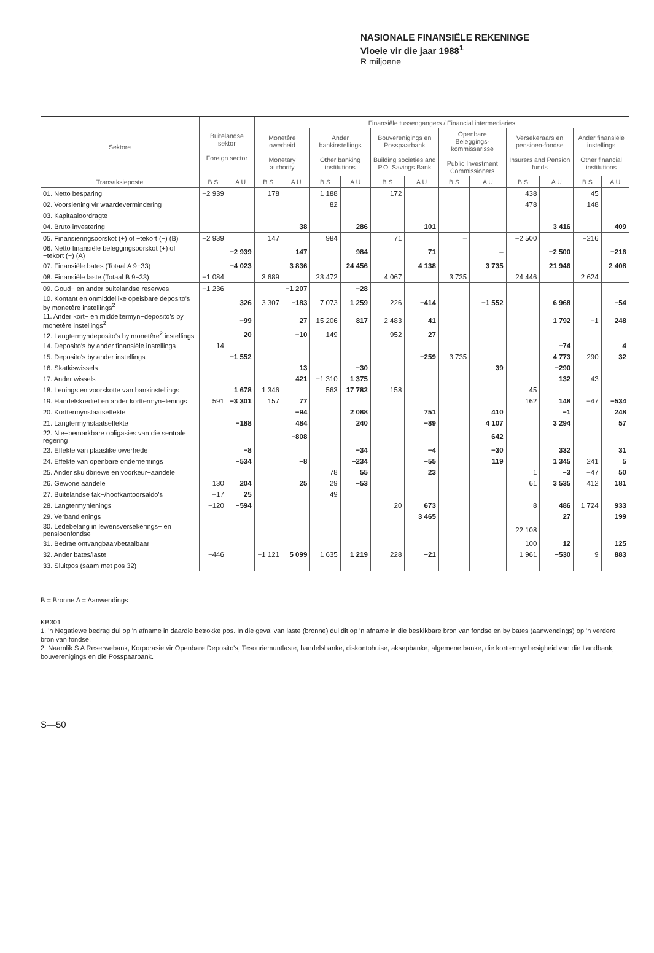NASIONALE FINANSIËLE REKENINGE
Vloeie vir die jaar 1988<sup>1</sup>
R miljoene
| Sektore | Buitelandse sektor Foreign sector | | Finansiële tussengangers / Financial intermediaries | | | | | | | | | | | |
| --- | --- | --- | --- | --- | --- | --- | --- | --- | --- | --- | --- | --- | --- | --- |
| | | | Monetêre owerheid Monetary authority | | Ander bankinstellings Other banking institutions | | Bouverenigings en Posspaarbank Building societies and P.O. Savings Bank | | Openbare Beleggings-kommissarisse Public Investment Commissioners | | Versekeraars en pensioen-fondse Insurers and Pension funds | | Ander finansiële instellings Other financial institutions | |
| Transaksieposte | B S | A U | B S | A U | B S | A U | B S | A U | B S | A U | B S | A U | B S | A U |
| 01. Netto besparing | −2 939 | | 178 | | 1 188 | | 172 | | | | 438 | | 45 | |
| 02. Voorsiening vir waardevermindering | | | | | 82 | | | | | | 478 | | 148 | |
| 03. Kapitaaloordragte | | | | | | | | | | | | | | |
| 04. Bruto investering | | | | 38 | | 286 | | 101 | | | | 3 416 | | 409 |
| 05. Finansieringsoorskot (+) of −tekort (−) (B) | −2 939 | | 147 | | 984 | | 71 | | – | | −2 500 | | −216 | |
| 06. Netto finansiële beleggingsoorskot (+) of −tekort (−) (A) | | −2 939 | | 147 | | 984 | | 71 | | – | | −2 500 | | −216 |
| 07. Finansiële bates (Totaal A 9−33) | | −4 023 | | 3 836 | | 24 456 | | 4 138 | | 3 735 | | 21 946 | | 2 408 |
| 08. Finansiële laste (Totaal B 9−33) | −1 084 | | 3 689 | | 23 472 | | 4 067 | | 3 735 | | 24 446 | | 2 624 | |
| 09. Goud− en ander buitelandse reserwes | −1 236 | | | −1 207 | | −28 | | | | | | | | |
| 10. Kontant en onmiddellike opeisbare deposito's by monetêre instellings<sup>2</sup> | | 326 | 3 307 | −183 | 7 073 | 1 259 | 226 | −414 | | −1 552 | | 6 968 | | −54 |
| 11. Ander kort− en middeltermyn−deposito's by monetêre instellings<sup>2</sup> | | −99 | | 27 | 15 206 | 817 | 2 483 | 41 | | | | 1 792 | −1 | 248 |
| 12. Langtermyndeposito's by monetêre<sup>2</sup> instellings | | 20 | | −10 | 149 | | 952 | 27 | | | | | | |
| 14. Deposito's by ander finansiële instellings | 14 | | | | | | | | | | | −74 | | 4 |
| 15. Deposito's by ander instellings | | −1 552 | | | | | | −259 | 3 735 | | | 4 773 | 290 | 32 |
| 16. Skatkiswissels | | | | 13 | | −30 | | | | 39 | | −290 | | |
| 17. Ander wissels | | | | 421 | −1 310 | 1 375 | | | | | | 132 | 43 | |
| 18. Lenings en voorskotte van bankinstellings | | 1 678 | 1 346 | | 563 | 17 782 | 158 | | | | 45 | | | |
| 19. Handelskrediet en ander korttermyn−lenings | 591 | −3 301 | 157 | 77 | | | | | | | 162 | 148 | −47 | −534 |
| 20. Korttermynstaatseffekte | | | | −94 | | 2 088 | | 751 | | 410 | | −1 | | 248 |
| 21. Langtermynstaatseffekte | | −188 | | 484 | | 240 | | −89 | | 4 107 | | 3 294 | | 57 |
| 22. Nie−bemarkbare obligasies van die sentrale regering | | | | −808 | | | | | | 642 | | | | |
| 23. Effekte van plaaslike owerhede | | −8 | | | | −34 | | −4 | | −30 | | 332 | | 31 |
| 24. Effekte van openbare ondernemings | | −534 | | −8 | | −234 | | −55 | | 119 | | 1 345 | 241 | 5 |
| 25. Ander skuldbriewe en voorkeur−aandele | | | | | 78 | 55 | | 23 | | | 1 | −3 | −47 | 50 |
| 26. Gewone aandele | 130 | 204 | | 25 | 29 | −53 | | | | | 61 | 3 535 | 412 | 181 |
| 27. Buitelandse tak−/hoofkantoorsaldo's | −17 | 25 | | | 49 | | | | | | | | | |
| 28. Langtermynlenings | −120 | −594 | | | | | 20 | 673 | | | 8 | 486 | 1 724 | 933 |
| 29. Verbandlenings | | | | | | | | 3 465 | | | | 27 | | 199 |
| 30. Ledebelang in lewensversekerings− en pensioenfondse | | | | | | | | | | | 22 108 | | | |
| 31. Bedrae ontvangbaar/betaalbaar | | | | | | | | | | | 100 | 12 | | 125 |
| 32. Ander bates/laste | −446 | | −1 121 | 5 099 | 1 635 | 1 219 | 228 | −21 | | | 1 961 | −530 | 9 | 883 |
| 33. Sluitpos (saam met pos 32) | | | | | | | | | | | | | | |
B = Bronne A = Aanwendings
KB301
1. 'n Negatiewe bedrag dui op 'n afname in daardie betrokke pos. In die geval van laste (bronne) dui dit op 'n afname in die beskikbare bron van fondse en by bates (aanwendings) op 'n verdere bron van fondse.
2. Naamlik S A Reserwebank, Korporasie vir Openbare Deposito's, Tesouriemuntlaste, handelsbanke, diskontohuise, aksepbanke, algemene banke, die korttermynbesigheid van die Landbank, bouverenigings en die Posspaarbank.
S—50